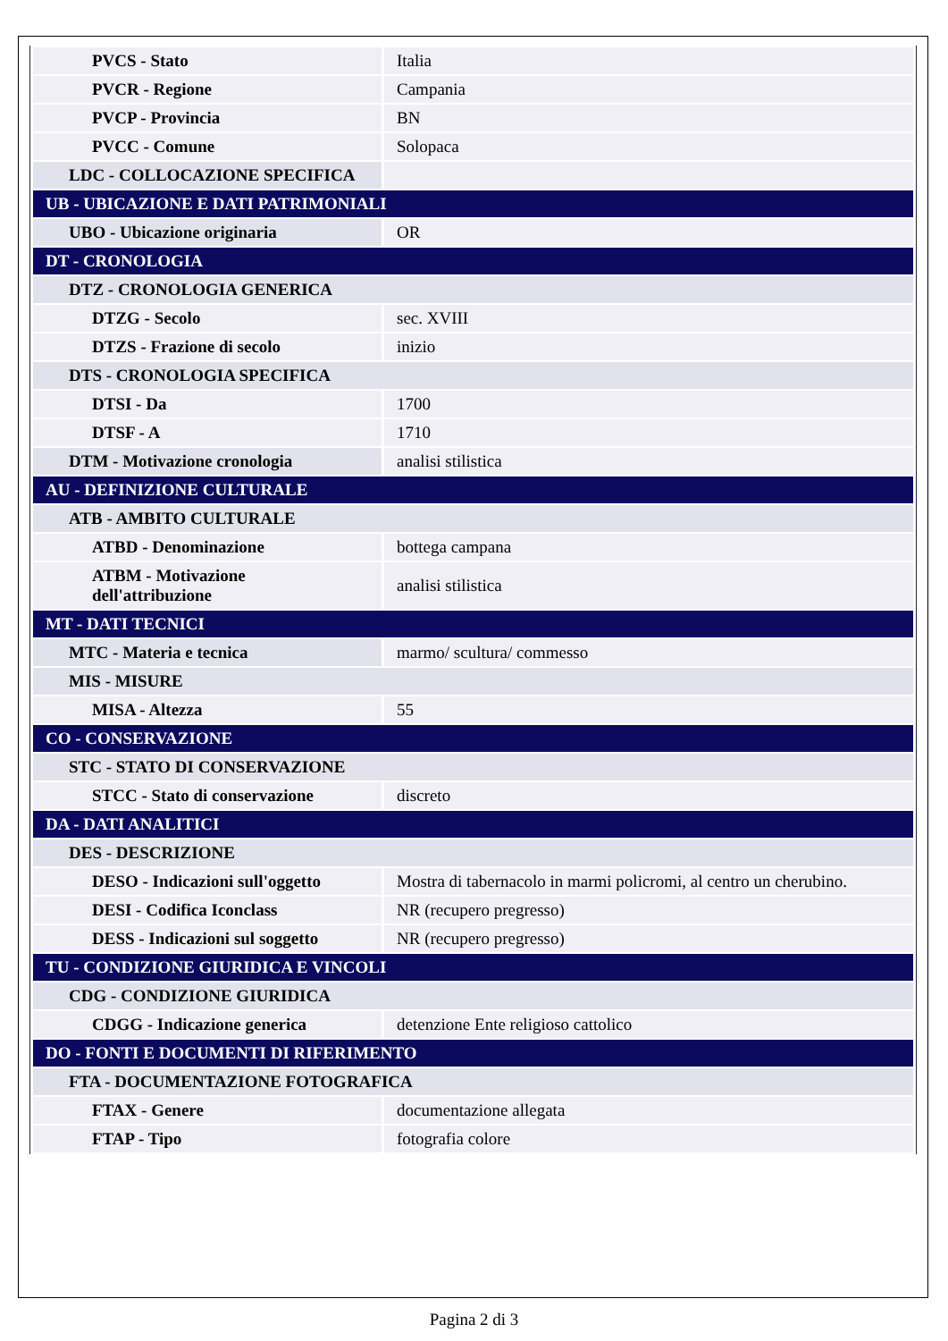| PVCS - Stato | Italia |
| PVCR - Regione | Campania |
| PVCP - Provincia | BN |
| PVCC - Comune | Solopaca |
| LDC - COLLOCAZIONE SPECIFICA | |
| UB - UBICAZIONE E DATI PATRIMONIALI | |
| UBO - Ubicazione originaria | OR |
| DT - CRONOLOGIA | |
| DTZ - CRONOLOGIA GENERICA | |
| DTZG - Secolo | sec. XVIII |
| DTZS - Frazione di secolo | inizio |
| DTS - CRONOLOGIA SPECIFICA | |
| DTSI - Da | 1700 |
| DTSF - A | 1710 |
| DTM - Motivazione cronologia | analisi stilistica |
| AU - DEFINIZIONE CULTURALE | |
| ATB - AMBITO CULTURALE | |
| ATBD - Denominazione | bottega campana |
| ATBM - Motivazione dell'attribuzione | analisi stilistica |
| MT - DATI TECNICI | |
| MTC - Materia e tecnica | marmo/ scultura/ commesso |
| MIS - MISURE | |
| MISA - Altezza | 55 |
| CO - CONSERVAZIONE | |
| STC - STATO DI CONSERVAZIONE | |
| STCC - Stato di conservazione | discreto |
| DA - DATI ANALITICI | |
| DES - DESCRIZIONE | |
| DESO - Indicazioni sull'oggetto | Mostra di tabernacolo in marmi policromi, al centro un cherubino. |
| DESI - Codifica Iconclass | NR (recupero pregresso) |
| DESS - Indicazioni sul soggetto | NR (recupero pregresso) |
| TU - CONDIZIONE GIURIDICA E VINCOLI | |
| CDG - CONDIZIONE GIURIDICA | |
| CDGG - Indicazione generica | detenzione Ente religioso cattolico |
| DO - FONTI E DOCUMENTI DI RIFERIMENTO | |
| FTA - DOCUMENTAZIONE FOTOGRAFICA | |
| FTAX - Genere | documentazione allegata |
| FTAP - Tipo | fotografia colore |
Pagina 2 di 3